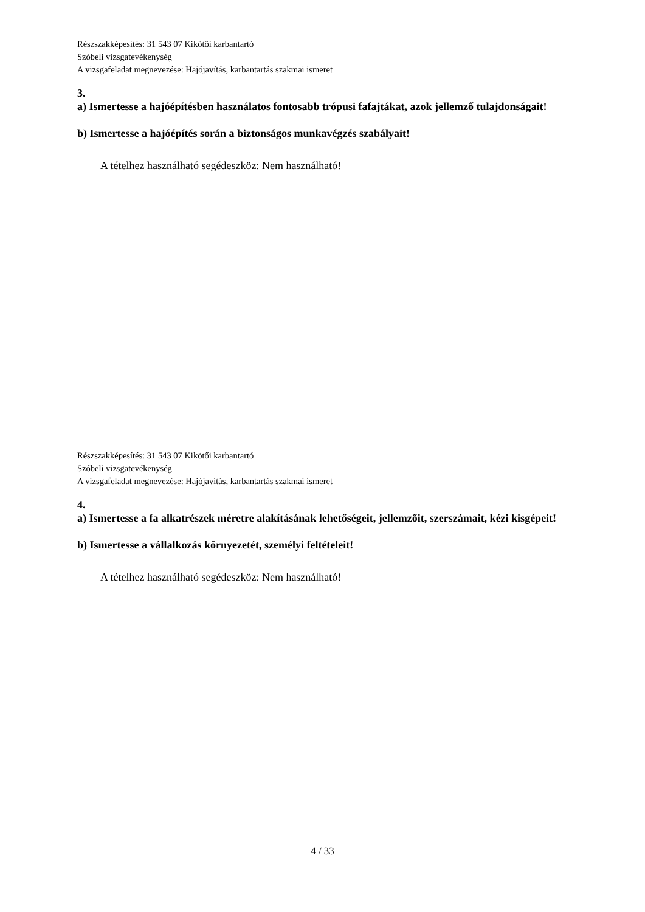Részszakképesítés: 31 543 07 Kikötői karbantartó
Szóbeli vizsgatevékenység
A vizsgafeladat megnevezése: Hajójavítás, karbantartás szakmai ismeret
3.
a) Ismertesse a hajóépítésben használatos fontosabb trópusi fafajtákat, azok jellemző tulajdonságait!
b) Ismertesse a hajóépítés során a biztonságos munkavégzés szabályait!
A tételhez használható segédeszköz: Nem használható!
Részszakképesítés: 31 543 07 Kikötői karbantartó
Szóbeli vizsgatevékenység
A vizsgafeladat megnevezése: Hajójavítás, karbantartás szakmai ismeret
4.
a) Ismertesse a fa alkatrészek méretre alakításának lehetőségeit, jellemzőit, szerszámait, kézi kisgépeit!
b) Ismertesse a vállalkozás környezetét, személyi feltételeit!
A tételhez használható segédeszköz: Nem használható!
4 / 33